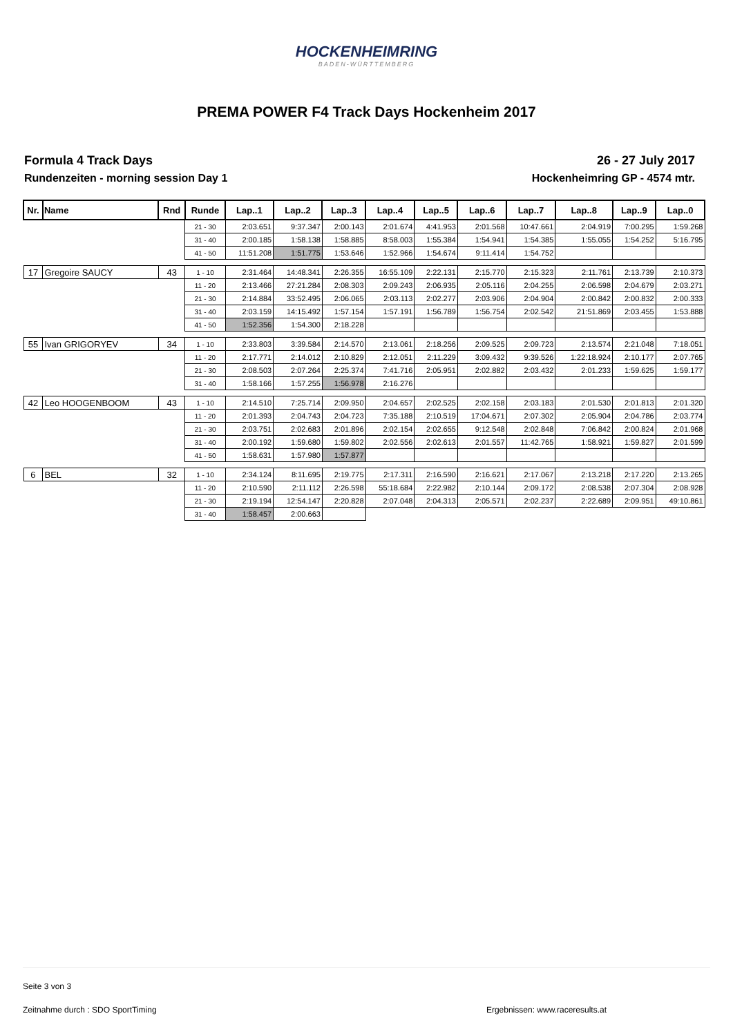HOCKENHEIMRING
BADEN-WÜRTTEMBERG
PREMA POWER F4 Track Days Hockenheim 2017
Formula 4 Track Days
Rundenzeiten - morning session Day 1
26 - 27 July 2017
Hockenheimring GP - 4574 mtr.
| Nr. | Name | Rnd | Runde | Lap..1 | Lap..2 | Lap..3 | Lap..4 | Lap..5 | Lap..6 | Lap..7 | Lap..8 | Lap..9 | Lap..0 |
| --- | --- | --- | --- | --- | --- | --- | --- | --- | --- | --- | --- | --- | --- |
| | | | 21 - 30 | 2:03.651 | 9:37.347 | 2:00.143 | 2:01.674 | 4:41.953 | 2:01.568 | 10:47.661 | 2:04.919 | 7:00.295 | 1:59.268 |
| | | | 31 - 40 | 2:00.185 | 1:58.138 | 1:58.885 | 8:58.003 | 1:55.384 | 1:54.941 | 1:54.385 | 1:55.055 | 1:54.252 | 5:16.795 |
| | | | 41 - 50 | 11:51.208 | 1:51.775 | 1:53.646 | 1:52.966 | 1:54.674 | 9:11.414 | 1:54.752 | | | |
| 17 | Gregoire SAUCY | 43 | 1 - 10 | 2:31.464 | 14:48.341 | 2:26.355 | 16:55.109 | 2:22.131 | 2:15.770 | 2:15.323 | 2:11.761 | 2:13.739 | 2:10.373 |
| | | | 11 - 20 | 2:13.466 | 27:21.284 | 2:08.303 | 2:09.243 | 2:06.935 | 2:05.116 | 2:04.255 | 2:06.598 | 2:04.679 | 2:03.271 |
| | | | 21 - 30 | 2:14.884 | 33:52.495 | 2:06.065 | 2:03.113 | 2:02.277 | 2:03.906 | 2:04.904 | 2:00.842 | 2:00.832 | 2:00.333 |
| | | | 31 - 40 | 2:03.159 | 14:15.492 | 1:57.154 | 1:57.191 | 1:56.789 | 1:56.754 | 2:02.542 | 21:51.869 | 2:03.455 | 1:53.888 |
| | | | 41 - 50 | 1:52.356 | 1:54.300 | 2:18.228 | | | | | | | |
| 55 | Ivan GRIGORYEV | 34 | 1 - 10 | 2:33.803 | 3:39.584 | 2:14.570 | 2:13.061 | 2:18.256 | 2:09.525 | 2:09.723 | 2:13.574 | 2:21.048 | 7:18.051 |
| | | | 11 - 20 | 2:17.771 | 2:14.012 | 2:10.829 | 2:12.051 | 2:11.229 | 3:09.432 | 9:39.526 | 1:22:18.924 | 2:10.177 | 2:07.765 |
| | | | 21 - 30 | 2:08.503 | 2:07.264 | 2:25.374 | 7:41.716 | 2:05.951 | 2:02.882 | 2:03.432 | 2:01.233 | 1:59.625 | 1:59.177 |
| | | | 31 - 40 | 1:58.166 | 1:57.255 | 1:56.978 | 2:16.276 | | | | | | |
| 42 | Leo HOOGENBOOM | 43 | 1 - 10 | 2:14.510 | 7:25.714 | 2:09.950 | 2:04.657 | 2:02.525 | 2:02.158 | 2:03.183 | 2:01.530 | 2:01.813 | 2:01.320 |
| | | | 11 - 20 | 2:01.393 | 2:04.743 | 2:04.723 | 7:35.188 | 2:10.519 | 17:04.671 | 2:07.302 | 2:05.904 | 2:04.786 | 2:03.774 |
| | | | 21 - 30 | 2:03.751 | 2:02.683 | 2:01.896 | 2:02.154 | 2:02.655 | 9:12.548 | 2:02.848 | 7:06.842 | 2:00.824 | 2:01.968 |
| | | | 31 - 40 | 2:00.192 | 1:59.680 | 1:59.802 | 2:02.556 | 2:02.613 | 2:01.557 | 11:42.765 | 1:58.921 | 1:59.827 | 2:01.599 |
| | | | 41 - 50 | 1:58.631 | 1:57.980 | 1:57.877 | | | | | | | |
| 6 | BEL | 32 | 1 - 10 | 2:34.124 | 8:11.695 | 2:19.775 | 2:17.311 | 2:16.590 | 2:16.621 | 2:17.067 | 2:13.218 | 2:17.220 | 2:13.265 |
| | | | 11 - 20 | 2:10.590 | 2:11.112 | 2:26.598 | 55:18.684 | 2:22.982 | 2:10.144 | 2:09.172 | 2:08.538 | 2:07.304 | 2:08.928 |
| | | | 21 - 30 | 2:19.194 | 12:54.147 | 2:20.828 | 2:07.048 | 2:04.313 | 2:05.571 | 2:02.237 | 2:22.689 | 2:09.951 | 49:10.861 |
| | | | 31 - 40 | 1:58.457 | 2:00.663 | | | | | | | | |
Seite 3 von 3
Zeitnahme durch : SDO SportTiming Ergebnissen: www.raceresults.at